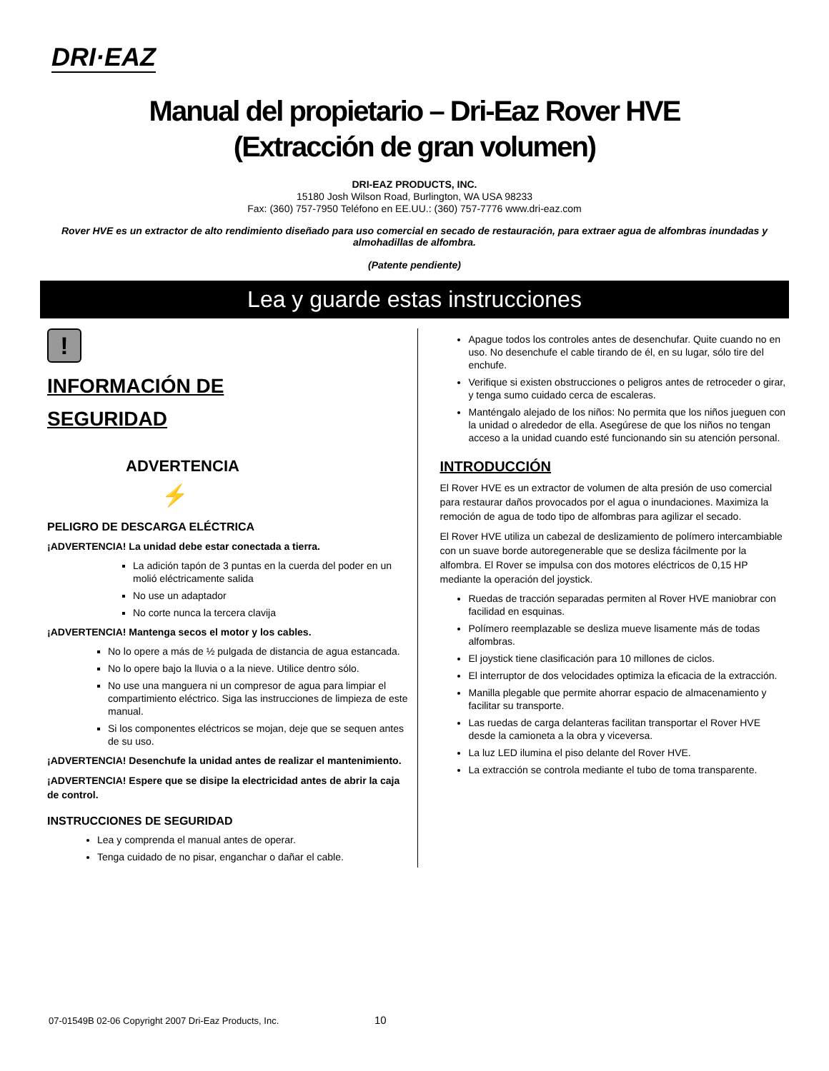DRI·EAZ
Manual del propietario – Dri-Eaz Rover HVE
(Extracción de gran volumen)
DRI-EAZ PRODUCTS, INC.
15180 Josh Wilson Road, Burlington, WA USA 98233
Fax: (360) 757-7950 Teléfono en EE.UU.: (360) 757-7776 www.dri-eaz.com
Rover HVE es un extractor de alto rendimiento diseñado para uso comercial en secado de restauración, para extraer agua de alfombras inundadas y almohadillas de alfombra.
(Patente pendiente)
Lea y guarde estas instrucciones
!
INFORMACIÓN DE
SEGURIDAD
ADVERTENCIA
⚡
PELIGRO DE DESCARGA ELÉCTRICA
¡ADVERTENCIA! La unidad debe estar conectada a tierra.
La adición tapón de 3 puntas en la cuerda del poder en un molió eléctricamente salida
No use un adaptador
No corte nunca la tercera clavija
¡ADVERTENCIA! Mantenga secos el motor y los cables.
No lo opere a más de ½ pulgada de distancia de agua estancada.
No lo opere bajo la lluvia o a la nieve. Utilice dentro sólo.
No use una manguera ni un compresor de agua para limpiar el compartimiento eléctrico. Siga las instrucciones de limpieza de este manual.
Si los componentes eléctricos se mojan, deje que se sequen antes de su uso.
¡ADVERTENCIA! Desenchufe la unidad antes de realizar el mantenimiento.
¡ADVERTENCIA! Espere que se disipe la electricidad antes de abrir la caja de control.
INSTRUCCIONES DE SEGURIDAD
Lea y comprenda el manual antes de operar.
Tenga cuidado de no pisar, enganchar o dañar el cable.
Apague todos los controles antes de desenchufar. Quite cuando no en uso. No desenchufe el cable tirando de él, en su lugar, sólo tire del enchufe.
Verifique si existen obstrucciones o peligros antes de retroceder o girar, y tenga sumo cuidado cerca de escaleras.
Manténgalo alejado de los niños: No permita que los niños jueguen con la unidad o alrededor de ella. Asegúrese de que los niños no tengan acceso a la unidad cuando esté funcionando sin su atención personal.
INTRODUCCIÓN
El Rover HVE es un extractor de volumen de alta presión de uso comercial para restaurar daños provocados por el agua o inundaciones. Maximiza la remoción de agua de todo tipo de alfombras para agilizar el secado.
El Rover HVE utiliza un cabezal de deslizamiento de polímero intercambiable con un suave borde autoregenerable que se desliza fácilmente por la alfombra. El Rover se impulsa con dos motores eléctricos de 0,15 HP mediante la operación del joystick.
Ruedas de tracción separadas permiten al Rover HVE maniobrar con facilidad en esquinas.
Polímero reemplazable se desliza mueve lisamente más de todas alfombras.
El joystick tiene clasificación para 10 millones de ciclos.
El interruptor de dos velocidades optimiza la eficacia de la extracción.
Manilla plegable que permite ahorrar espacio de almacenamiento y facilitar su transporte.
Las ruedas de carga delanteras facilitan transportar el Rover HVE desde la camioneta a la obra y viceversa.
La luz LED ilumina el piso delante del Rover HVE.
La extracción se controla mediante el tubo de toma transparente.
07-01549B 02-06 Copyright 2007 Dri-Eaz Products, Inc. 10